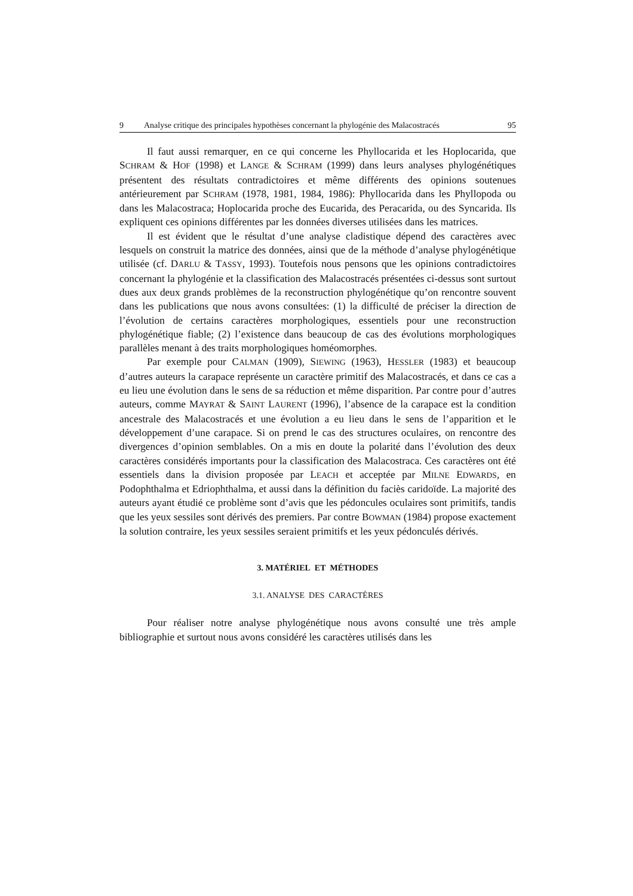9 Analyse critique des principales hypothèses concernant la phylogénie des Malacostracés 95
Il faut aussi remarquer, en ce qui concerne les Phyllocarida et les Hoplocarida, que SCHRAM & HOF (1998) et LANGE & SCHRAM (1999) dans leurs analyses phylogénétiques présentent des résultats contradictoires et même différents des opinions soutenues antérieurement par SCHRAM (1978, 1981, 1984, 1986): Phyllocarida dans les Phyllopoda ou dans les Malacostraca; Hoplocarida proche des Eucarida, des Peracarida, ou des Syncarida. Ils expliquent ces opinions différentes par les données diverses utilisées dans les matrices.
Il est évident que le résultat d’une analyse cladistique dépend des caractères avec lesquels on construit la matrice des données, ainsi que de la méthode d’analyse phylogénétique utilisée (cf. DARLU & TASSY, 1993). Toutefois nous pensons que les opinions contradictoires concernant la phylogénie et la classification des Malacostracés présentées ci-dessus sont surtout dues aux deux grands problèmes de la reconstruction phylogénétique qu’on rencontre souvent dans les publications que nous avons consultées: (1) la difficulté de préciser la direction de l’évolution de certains caractères morphologiques, essentiels pour une reconstruction phylogénétique fiable; (2) l’existence dans beaucoup de cas des évolutions morphologiques parallèles menant à des traits morphologiques homéomorphes.
Par exemple pour CALMAN (1909), SIEWING (1963), HESSLER (1983) et beaucoup d’autres auteurs la carapace représente un caractère primitif des Malacostracés, et dans ce cas a eu lieu une évolution dans le sens de sa réduction et même disparition. Par contre pour d’autres auteurs, comme MAYRAT & SAINT LAURENT (1996), l’absence de la carapace est la condition ancestrale des Malacostracés et une évolution a eu lieu dans le sens de l’apparition et le développement d’une carapace. Si on prend le cas des structures oculaires, on rencontre des divergences d’opinion semblables. On a mis en doute la polarité dans l’évolution des deux caractères considérés importants pour la classification des Malacostraca. Ces caractères ont été essentiels dans la division proposée par LEACH et acceptée par MILNE EDWARDS, en Podophthalma et Edriophthalma, et aussi dans la définition du faciès caridoïde. La majorité des auteurs ayant étudié ce problème sont d’avis que les pédoncules oculaires sont primitifs, tandis que les yeux sessiles sont dérivés des premiers. Par contre BOWMAN (1984) propose exactement la solution contraire, les yeux sessiles seraient primitifs et les yeux pédonculés dérivés.
3. MATÉRIEL ET MÉTHODES
3.1. ANALYSE DES CARACTÈRES
Pour réaliser notre analyse phylogénétique nous avons consulté une très ample bibliographie et surtout nous avons considéré les caractères utilisés dans les